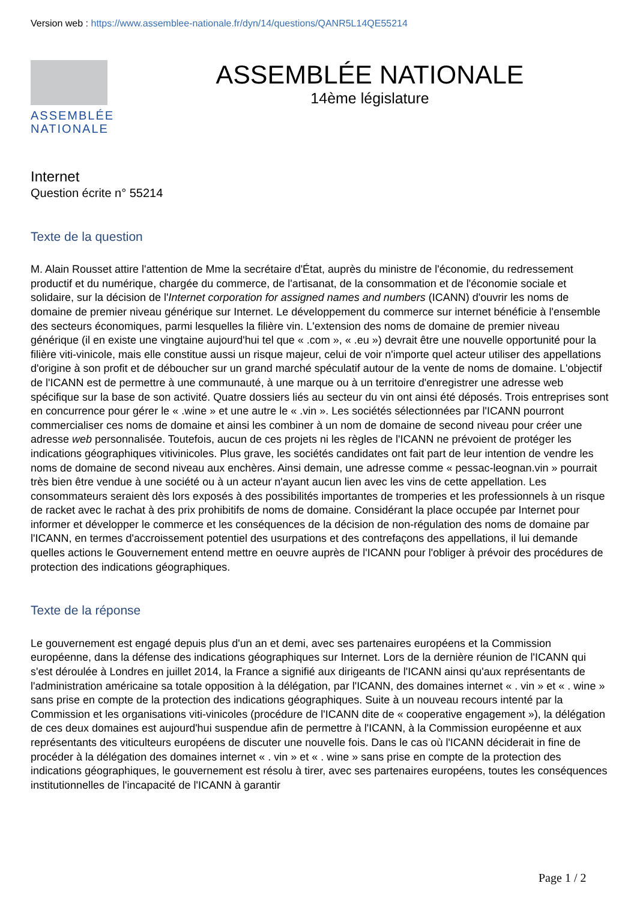Version web : https://www.assemblee-nationale.fr/dyn/14/questions/QANR5L14QE55214
ASSEMBLÉE
NATIONALE
ASSEMBLÉE NATIONALE
14ème législature
Internet
Question écrite n° 55214
Texte de la question
M. Alain Rousset attire l'attention de Mme la secrétaire d'État, auprès du ministre de l'économie, du redressement productif et du numérique, chargée du commerce, de l'artisanat, de la consommation et de l'économie sociale et solidaire, sur la décision de l'Internet corporation for assigned names and numbers (ICANN) d'ouvrir les noms de domaine de premier niveau générique sur Internet. Le développement du commerce sur internet bénéficie à l'ensemble des secteurs économiques, parmi lesquelles la filière vin. L'extension des noms de domaine de premier niveau générique (il en existe une vingtaine aujourd'hui tel que « .com », « .eu ») devrait être une nouvelle opportunité pour la filière viti-vinicole, mais elle constitue aussi un risque majeur, celui de voir n'importe quel acteur utiliser des appellations d'origine à son profit et de déboucher sur un grand marché spéculatif autour de la vente de noms de domaine. L'objectif de l'ICANN est de permettre à une communauté, à une marque ou à un territoire d'enregistrer une adresse web spécifique sur la base de son activité. Quatre dossiers liés au secteur du vin ont ainsi été déposés. Trois entreprises sont en concurrence pour gérer le « .wine » et une autre le « .vin ». Les sociétés sélectionnées par l'ICANN pourront commercialiser ces noms de domaine et ainsi les combiner à un nom de domaine de second niveau pour créer une adresse web personnalisée. Toutefois, aucun de ces projets ni les règles de l'ICANN ne prévoient de protéger les indications géographiques vitivinicoles. Plus grave, les sociétés candidates ont fait part de leur intention de vendre les noms de domaine de second niveau aux enchères. Ainsi demain, une adresse comme « pessac-leognan.vin » pourrait très bien être vendue à une société ou à un acteur n'ayant aucun lien avec les vins de cette appellation. Les consommateurs seraient dès lors exposés à des possibilités importantes de tromperies et les professionnels à un risque de racket avec le rachat à des prix prohibitifs de noms de domaine. Considérant la place occupée par Internet pour informer et développer le commerce et les conséquences de la décision de non-régulation des noms de domaine par l'ICANN, en termes d'accroissement potentiel des usurpations et des contrefaçons des appellations, il lui demande quelles actions le Gouvernement entend mettre en oeuvre auprès de l'ICANN pour l'obliger à prévoir des procédures de protection des indications géographiques.
Texte de la réponse
Le gouvernement est engagé depuis plus d'un an et demi, avec ses partenaires européens et la Commission européenne, dans la défense des indications géographiques sur Internet. Lors de la dernière réunion de l'ICANN qui s'est déroulée à Londres en juillet 2014, la France a signifié aux dirigeants de l'ICANN ainsi qu'aux représentants de l'administration américaine sa totale opposition à la délégation, par l'ICANN, des domaines internet « . vin » et « . wine » sans prise en compte de la protection des indications géographiques. Suite à un nouveau recours intenté par la Commission et les organisations viti-vinicoles (procédure de l'ICANN dite de « cooperative engagement »), la délégation de ces deux domaines est aujourd'hui suspendue afin de permettre à l'ICANN, à la Commission européenne et aux représentants des viticulteurs européens de discuter une nouvelle fois. Dans le cas où l'ICANN déciderait in fine de procéder à la délégation des domaines internet « . vin » et « . wine » sans prise en compte de la protection des indications géographiques, le gouvernement est résolu à tirer, avec ses partenaires européens, toutes les conséquences institutionnelles de l'incapacité de l'ICANN à garantir
Page 1 / 2